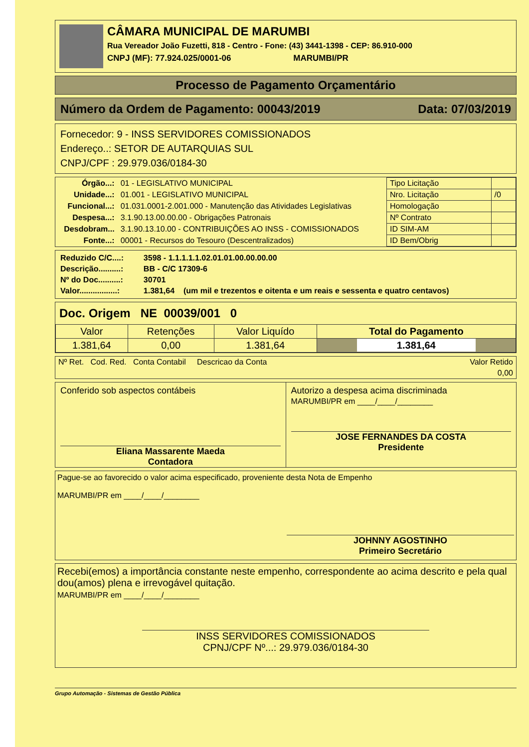CÂMARA MUNICIPAL DE MARUMBI
Rua Vereador João Fuzetti, 818 - Centro - Fone: (43) 3441-1398 - CEP: 86.910-000
CNPJ (MF): 77.924.025/0001-06 MARUMBI/PR
Processo de Pagamento Orçamentário
Número da Ordem de Pagamento: 00043/2019 Data: 07/03/2019
Fornecedor: 9 - INSS SERVIDORES COMISSIONADOS
Endereço..: SETOR DE AUTARQUIAS SUL
CNPJ/CPF : 29.979.036/0184-30
| Órgão...: | 01 - LEGISLATIVO MUNICIPAL |
| Unidade...: | 01.001 - LEGISLATIVO MUNICIPAL |
| Funcional...: | 01.031.0001-2.001.000 - Manutenção das Atividades Legislativas |
| Despesa...: | 3.1.90.13.00.00.00 - Obrigações Patronais |
| Desdobram... | 3.1.90.13.10.00 - CONTRIBUIÇÕES AO INSS - COMISSIONADOS |
| Fonte...: | 00001 - Recursos do Tesouro (Descentralizados) |
| Tipo Licitação | |
| Nro. Licitação | /0 |
| Homologação | |
| Nº Contrato | |
| ID SIM-AM | |
| ID Bem/Obrig | |
| Reduzido C/C....: | 3598 - 1.1.1.1.1.02.01.01.00.00.00.00 |
| Descrição..........: | BB - C/C 17309-6 |
| Nº do Doc..........: | 30701 |
| Valor.................: | 1.381,64 (um mil e trezentos e oitenta e um reais e sessenta e quatro centavos) |
Doc. Origem NE 00039/001 0
| Valor | Retenções | Valor Liquído | Total do Pagamento |
| --- | --- | --- | --- |
| 1.381,64 | 0,00 | 1.381,64 | 1.381,64 |
| Nº Ret. Cod. Red. Conta Contabil Descricao da Conta | Valor Retido |
| | 0,00 |
Conferido sob aspectos contábeis
Eliana Massarente Maeda
Contadora
Autorizo a despesa acima discriminada
MARUMBI/PR em ____/____/________
JOSE FERNANDES DA COSTA
Presidente
Pague-se ao favorecido o valor acima especificado, proveniente desta Nota de Empenho
MARUMBI/PR em ____/____/________
JOHNNY AGOSTINHO
Primeiro Secretário
Recebi(emos) a importância constante neste empenho, correspondente ao acima descrito e pela qual dou(amos) plena e irrevogável quitação.
MARUMBI/PR em ____/____/________
INSS SERVIDORES COMISSIONADOS
CPNJ/CPF Nº...: 29.979.036/0184-30
Grupo Automação - Sistemas de Gestão Pública